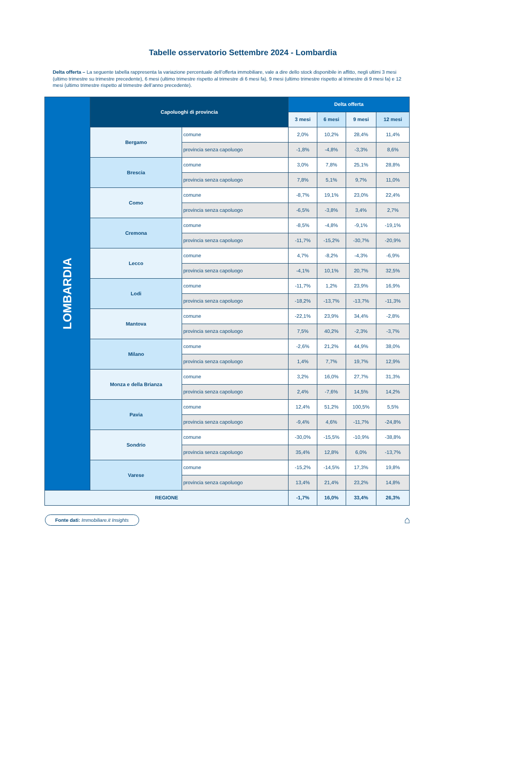Tabelle osservatorio Settembre 2024 - Lombardia
Delta offerta – La seguente tabella rappresenta la variazione percentuale dell’offerta immobiliare, vale a dire dello stock disponibile in affitto, negli ultimi 3 mesi (ultimo trimestre su trimestre precedente), 6 mesi (ultimo trimestre rispetto al trimestre di 6 mesi fa), 9 mesi (ultimo trimestre rispetto al trimestre di 9 mesi fa) e 12 mesi (ultimo trimestre rispetto al trimestre dell’anno precedente).
| LOMBARDIA | Capoluoghi di provincia | | Delta offerta | | | |
| | | | 3 mesi | 6 mesi | 9 mesi | 12 mesi |
| | Bergamo | comune | 2,0% | 10,2% | 28,4% | 11,4% |
| | | provincia senza capoluogo | -1,8% | -4,8% | -3,3% | 8,6% |
| | Brescia | comune | 3,0% | 7,8% | 25,1% | 28,8% |
| | | provincia senza capoluogo | 7,8% | 5,1% | 9,7% | 11,0% |
| | Como | comune | -8,7% | 19,1% | 23,0% | 22,4% |
| | | provincia senza capoluogo | -6,5% | -3,8% | 3,4% | 2,7% |
| | Cremona | comune | -8,5% | -4,8% | -9,1% | -19,1% |
| | | provincia senza capoluogo | -11,7% | -15,2% | -30,7% | -20,9% |
| | Lecco | comune | 4,7% | -8,2% | -4,3% | -6,9% |
| | | provincia senza capoluogo | -4,1% | 10,1% | 20,7% | 32,5% |
| | Lodi | comune | -11,7% | 1,2% | 23,9% | 16,9% |
| | | provincia senza capoluogo | -18,2% | -13,7% | -13,7% | -11,3% |
| | Mantova | comune | -22,1% | 23,9% | 34,4% | -2,8% |
| | | provincia senza capoluogo | 7,5% | 40,2% | -2,3% | -3,7% |
| | Milano | comune | -2,6% | 21,2% | 44,9% | 38,0% |
| | | provincia senza capoluogo | 1,4% | 7,7% | 19,7% | 12,9% |
| | Monza e della Brianza | comune | 3,2% | 16,0% | 27,7% | 31,3% |
| | | provincia senza capoluogo | 2,4% | -7,6% | 14,5% | 14,2% |
| | Pavia | comune | 12,4% | 51,2% | 100,5% | 5,5% |
| | | provincia senza capoluogo | -9,4% | 4,6% | -11,7% | -24,8% |
| | Sondrio | comune | -30,0% | -15,5% | -10,9% | -38,8% |
| | | provincia senza capoluogo | 35,4% | 12,8% | 6,0% | -13,7% |
| | Varese | comune | -15,2% | -14,5% | 17,3% | 19,8% |
| | | provincia senza capoluogo | 13,4% | 21,4% | 23,2% | 14,8% |
| REGIONE | | | -1,7% | 16,0% | 33,4% | 26,3% |
Fonte dati: Immobiliare.it Insights ⌂